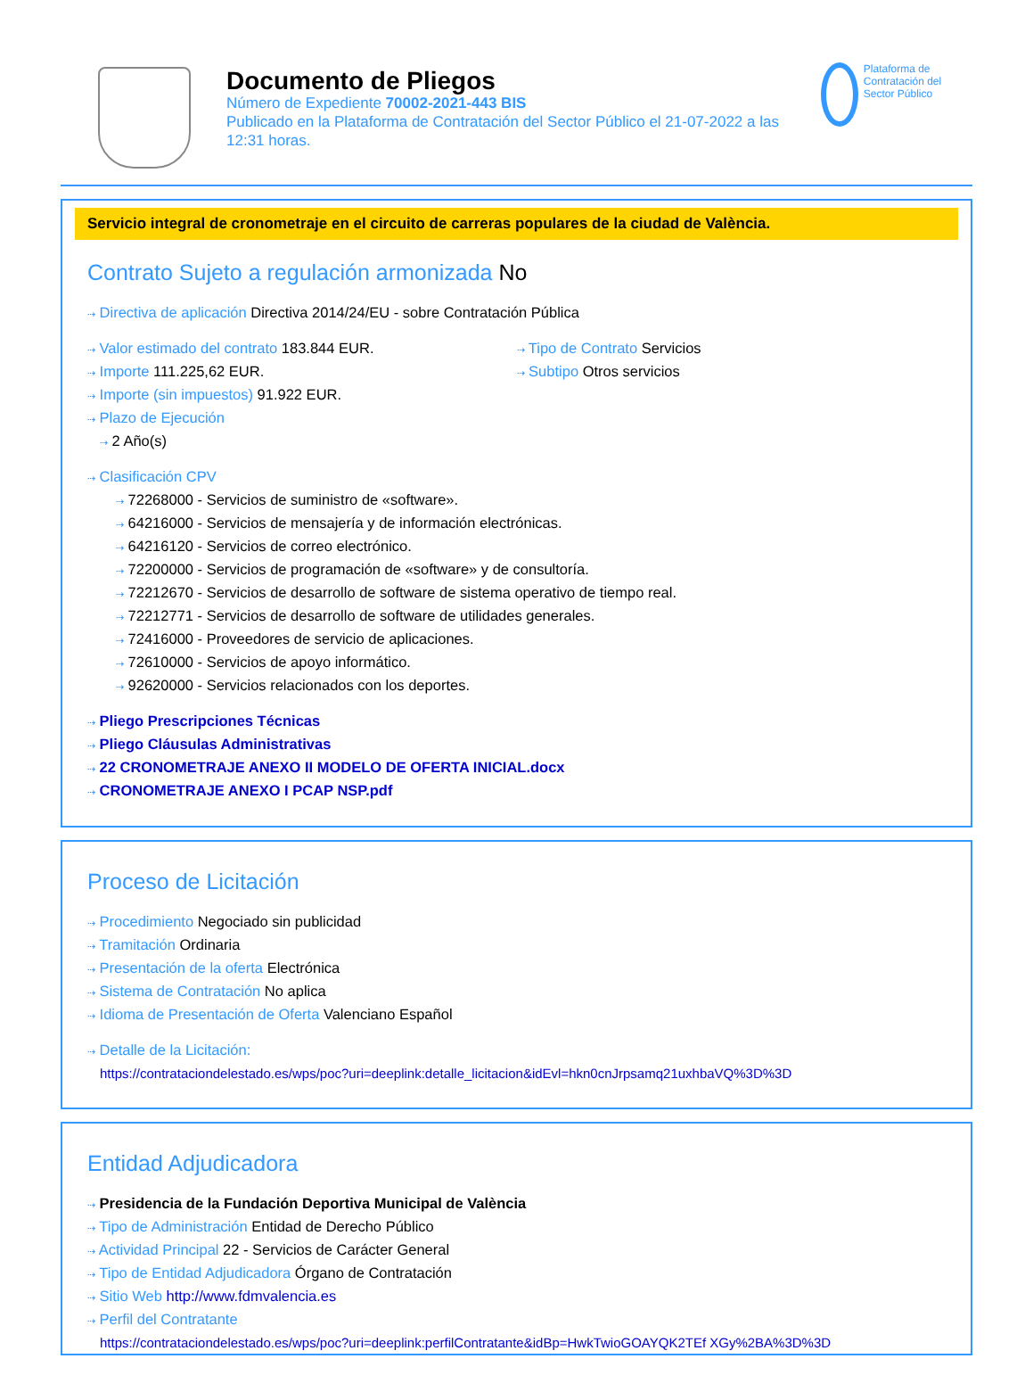Documento de Pliegos
Número de Expediente 70002-2021-443 BIS
Publicado en la Plataforma de Contratación del Sector Público el 21-07-2022 a las 12:31 horas.
Plataforma de Contratación del Sector Público
Servicio integral de cronometraje en el circuito de carreras populares de la ciudad de València.
Contrato Sujeto a regulación armonizada No
⇢ Directiva de aplicación Directiva 2014/24/EU - sobre Contratación Pública
⇢ Valor estimado del contrato 183.844 EUR.
⇢ Importe 111.225,62 EUR.
⇢ Importe (sin impuestos) 91.922 EUR.
⇢ Plazo de Ejecución
⇢ 2 Año(s)
⇢ Tipo de Contrato Servicios
⇢ Subtipo Otros servicios
⇢ Clasificación CPV
⇢ 72268000 - Servicios de suministro de «software».
⇢ 64216000 - Servicios de mensajería y de información electrónicas.
⇢ 64216120 - Servicios de correo electrónico.
⇢ 72200000 - Servicios de programación de «software» y de consultoría.
⇢ 72212670 - Servicios de desarrollo de software de sistema operativo de tiempo real.
⇢ 72212771 - Servicios de desarrollo de software de utilidades generales.
⇢ 72416000 - Proveedores de servicio de aplicaciones.
⇢ 72610000 - Servicios de apoyo informático.
⇢ 92620000 - Servicios relacionados con los deportes.
⇢ Pliego Prescripciones Técnicas
⇢ Pliego Cláusulas Administrativas
⇢ 22 CRONOMETRAJE ANEXO II MODELO DE OFERTA INICIAL.docx
⇢ CRONOMETRAJE ANEXO I PCAP NSP.pdf
Proceso de Licitación
⇢ Procedimiento Negociado sin publicidad
⇢ Tramitación Ordinaria
⇢ Presentación de la oferta Electrónica
⇢ Sistema de Contratación No aplica
⇢ Idioma de Presentación de Oferta Valenciano Español
⇢ Detalle de la Licitación:
https://contrataciondelestado.es/wps/poc?uri=deeplink:detalle_licitacion&idEvl=hkn0cnJrpsamq21uxhbaVQ%3D%3D
Entidad Adjudicadora
⇢ Presidencia de la Fundación Deportiva Municipal de València
⇢ Tipo de Administración Entidad de Derecho Público
⇢ Actividad Principal 22 - Servicios de Carácter General
⇢ Tipo de Entidad Adjudicadora Órgano de Contratación
⇢ Sitio Web http://www.fdmvalencia.es
⇢ Perfil del Contratante
https://contrataciondelestado.es/wps/poc?uri=deeplink:perfilContratante&idBp=HwkTwioGOAYQK2TEf XGy%2BA%3D%3D